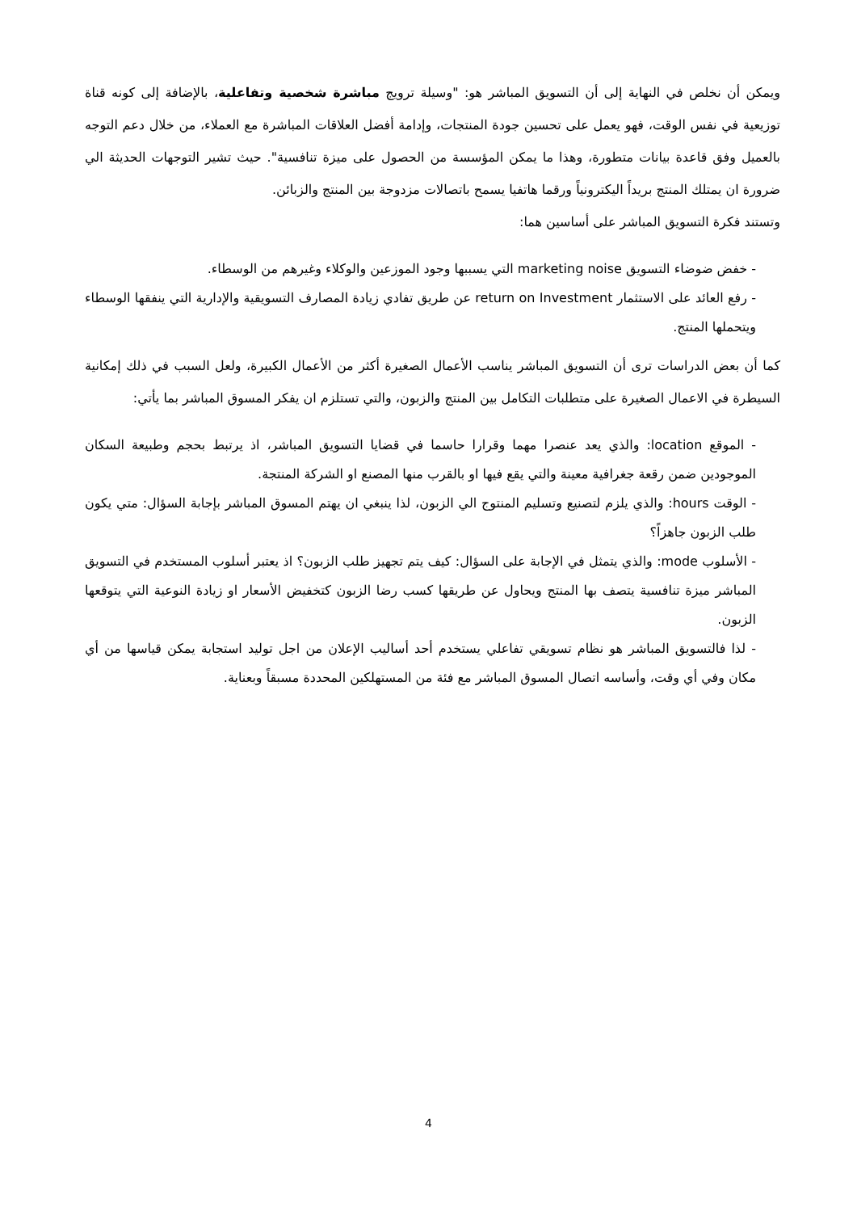ويمكن أن نخلص في النهاية إلى أن التسويق المباشر هو: "وسيلة ترويج مباشرة شخصية وتفاعلية، بالإضافة إلى كونه قناة توزيعية في نفس الوقت، فهو يعمل على تحسين جودة المنتجات، وإدامة أفضل العلاقات المباشرة مع العملاء، من خلال دعم التوجه بالعميل وفق قاعدة بيانات متطورة، وهذا ما يمكن المؤسسة من الحصول على ميزة تنافسية". حيث تشير التوجهات الحديثة الي ضرورة ان يمتلك المنتج بريداً اليكترونياً ورقما هاتفيا يسمح باتصالات مزدوجة بين المنتج والزبائن.
وتستند فكرة التسويق المباشر على أساسين هما:
- خفض ضوضاء التسويق marketing noise التي يسببها وجود الموزعين والوكلاء وغيرهم من الوسطاء.
- رفع العائد على الاستثمار return on Investment عن طريق تفادي زيادة المصارف التسويقية والإدارية التي ينفقها الوسطاء ويتحملها المنتج.
كما أن بعض الدراسات ترى أن التسويق المباشر يناسب الأعمال الصغيرة أكثر من الأعمال الكبيرة، ولعل السبب في ذلك إمكانية السيطرة في الاعمال الصغيرة على متطلبات التكامل بين المنتج والزبون، والتي تستلزم ان يفكر المسوق المباشر بما يأتي:
- الموقع location: والذي يعد عنصرا مهما وقرارا حاسما في قضايا التسويق المباشر، اذ يرتبط بحجم وطبيعة السكان الموجودين ضمن رقعة جغرافية معينة والتي يقع فيها او بالقرب منها المصنع او الشركة المنتجة.
- الوقت hours: والذي يلزم لتصنيع وتسليم المنتوج الي الزبون، لذا ينبغي ان يهتم المسوق المباشر بإجابة السؤال: متي يكون طلب الزبون جاهزاً؟
- الأسلوب mode: والذي يتمثل في الإجابة على السؤال: كيف يتم تجهيز طلب الزبون؟ اذ يعتبر أسلوب المستخدم في التسويق المباشر ميزة تنافسية يتصف بها المنتج ويحاول عن طريقها كسب رضا الزبون كتخفيض الأسعار او زيادة النوعية التي يتوقعها الزبون.
- لذا فالتسويق المباشر هو نظام تسويقي تفاعلي يستخدم أحد أساليب الإعلان من اجل توليد استجابة يمكن قياسها من أي مكان وفي أي وقت، وأساسه اتصال المسوق المباشر مع فئة من المستهلكين المحددة مسبقاً وبعناية.
4